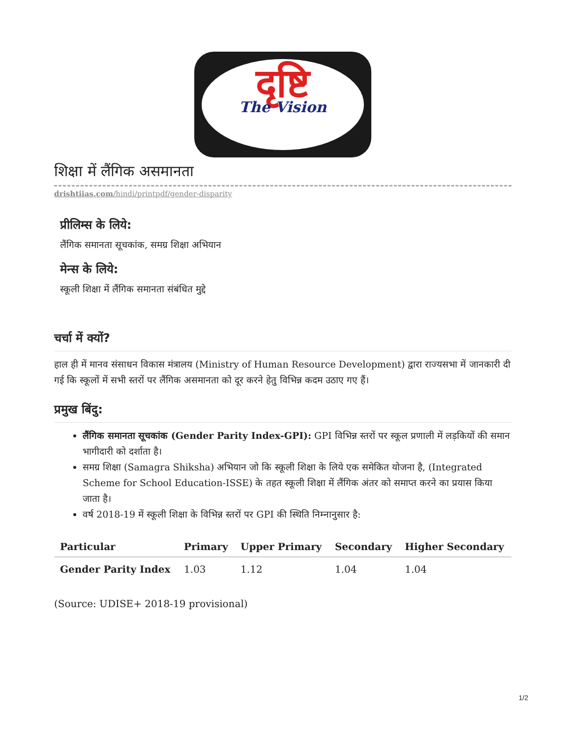दृष्टि
The Vision
शिक्षा में लैंगिक असमानता
drishtiias.com/hindi/printpdf/gender-disparity
प्रीलिम्स के लिये:
लैंगिक समानता सूचकांक, समग्र शिक्षा अभियान
मेन्स के लिये:
स्कूली शिक्षा में लैंगिक समानता संबंधित मुद्दे
चर्चा में क्यों?
हाल ही में मानव संसाधन विकास मंत्रालय (Ministry of Human Resource Development) द्वारा राज्यसभा में जानकारी दी गई कि स्कूलों में सभी स्तरों पर लैंगिक असमानता को दूर करने हेतु विभिन्न कदम उठाए गए हैं।
प्रमुख बिंदु:
लैंगिक समानता सूचकांक (Gender Parity Index-GPI): GPI विभिन्न स्तरों पर स्कूल प्रणाली में लड़कियों की समान भागीदारी को दर्शाता है।
समग्र शिक्षा (Samagra Shiksha) अभियान जो कि स्कूली शिक्षा के लिये एक समेकित योजना है, (Integrated Scheme for School Education-ISSE) के तहत स्कूली शिक्षा में लैंगिक अंतर को समाप्त करने का प्रयास किया जाता है।
वर्ष 2018-19 में स्कूली शिक्षा के विभिन्न स्तरों पर GPI की स्थिति निम्नानुसार है:
| Particular | Primary | Upper Primary | Secondary | Higher Secondary |
| --- | --- | --- | --- | --- |
| Gender Parity Index | 1.03 | 1.12 | 1.04 | 1.04 |
(Source: UDISE+ 2018-19 provisional)
1/2